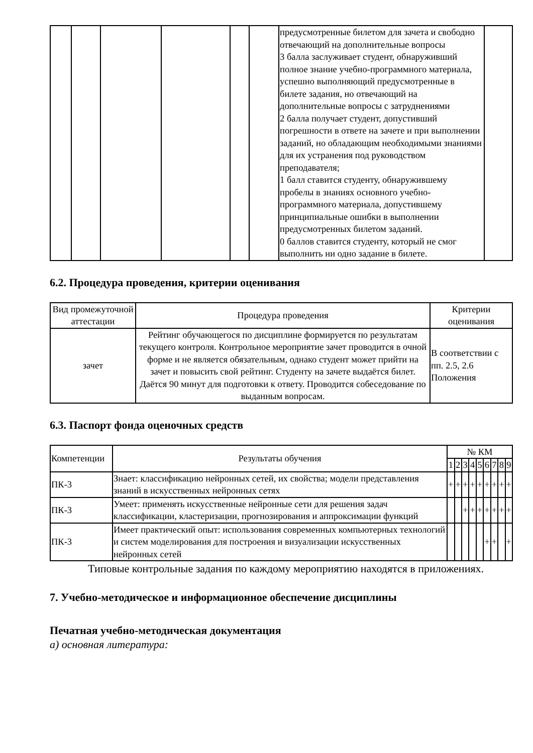| | | | | | | предусмотренные билетом для зачета и свободно отвечающий на дополнительные вопросы 3 балла заслуживает студент, обнаруживший полное знание учебно-программного материала, успешно выполняющий предусмотренные в билете задания, но отвечающий на дополнительные вопросы с затруднениями 2 балла получает студент, допустивший погрешности в ответе на зачете и при выполнении заданий, но обладающим необходимыми знаниями для их устранения под руководством преподавателя; 1 балл ставится студенту, обнаружившему пробелы в знаниях основного учебно-программного материала, допустившему принципиальные ошибки в выполнении предусмотренных билетом заданий. 0 баллов ставится студенту, который не смог выполнить ни одно задание в билете. | |
6.2. Процедура проведения, критерии оценивания
| Вид промежуточной аттестации | Процедура проведения | Критерии оценивания |
| --- | --- | --- |
| зачет | Рейтинг обучающегося по дисциплине формируется по результатам текущего контроля. Контрольное мероприятие зачет проводится в очной форме и не является обязательным, однако студент может прийти на зачет и повысить свой рейтинг. Студенту на зачете выдаётся билет. Даётся 90 минут для подготовки к ответу. Проводится собеседование по выданным вопросам. | В соответствии с пп. 2.5, 2.6 Положения |
6.3. Паспорт фонда оценочных средств
| Компетенции | Результаты обучения | № КМ | | | | | | | | |
| --- | --- | --- | --- | --- | --- | --- | --- | --- | --- | --- |
| | | 1 | 2 | 3 | 4 | 5 | 6 | 7 | 8 | 9 |
| ПК-3 | Знает: классификацию нейронных сетей, их свойства; модели представления знаний в искусственных нейронных сетях | + | + | + | + | + | + | + | + | + |
| ПК-3 | Умеет: применять искусственные нейронные сети для решения задач классификации, кластеризации, прогнозирования и аппроксимации функций | | | + | + | + | + | + | + | + |
| ПК-3 | Имеет практический опыт: использования современных компьютерных технологий и систем моделирования для построения и визуализации искусственных нейронных сетей | | | | | | + | + | | + |
Типовые контрольные задания по каждому мероприятию находятся в приложениях.
7. Учебно-методическое и информационное обеспечение дисциплины
Печатная учебно-методическая документация
а) основная литература: